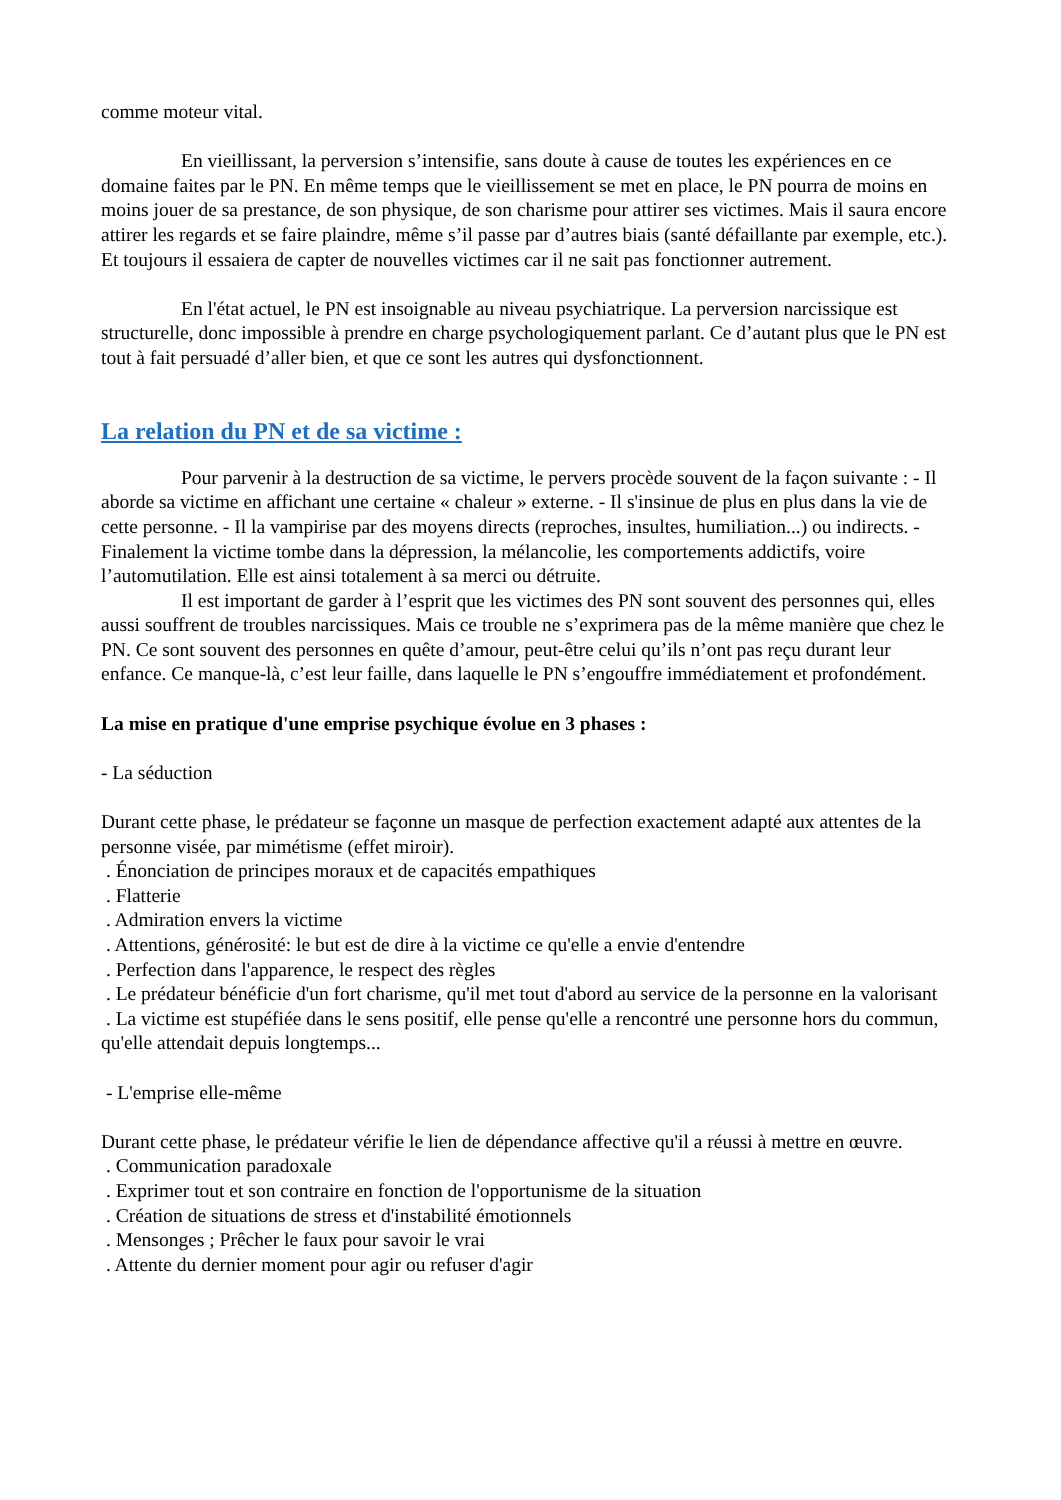comme moteur vital.
En vieillissant, la perversion s’intensifie, sans doute à cause de toutes les expériences en ce domaine faites par le PN. En même temps que le vieillissement se met en place, le PN pourra de moins en moins jouer de sa prestance, de son physique, de son charisme pour attirer ses victimes. Mais il saura encore attirer les regards et se faire plaindre, même s’il passe par d’autres biais (santé défaillante par exemple, etc.). Et toujours il essaiera de capter de nouvelles victimes car il ne sait pas fonctionner autrement.
En l'état actuel, le PN est insoignable au niveau psychiatrique. La perversion narcissique est structurelle, donc impossible à prendre en charge psychologiquement parlant. Ce d’autant plus que le PN est tout à fait persuadé d’aller bien, et que ce sont les autres qui dysfonctionnent.
La relation du PN et de sa victime :
Pour parvenir à la destruction de sa victime, le pervers procède souvent de la façon suivante : - Il aborde sa victime en affichant une certaine « chaleur » externe. - Il s'insinue de plus en plus dans la vie de cette personne. - Il la vampirise par des moyens directs (reproches, insultes, humiliation...) ou indirects. - Finalement la victime tombe dans la dépression, la mélancolie, les comportements addictifs, voire l’automutilation. Elle est ainsi totalement à sa merci ou détruite.
Il est important de garder à l’esprit que les victimes des PN sont souvent des personnes qui, elles aussi souffrent de troubles narcissiques. Mais ce trouble ne s’exprimera pas de la même manière que chez le PN. Ce sont souvent des personnes en quête d’amour, peut-être celui qu’ils n’ont pas reçu durant leur enfance. Ce manque-là, c’est leur faille, dans laquelle le PN s’engouffre immédiatement et profondément.
La mise en pratique d'une emprise psychique évolue en 3 phases :
- La séduction
Durant cette phase, le prédateur se façonne un masque de perfection exactement adapté aux attentes de la personne visée, par mimétisme (effet miroir).
. Énonciation de principes moraux et de capacités empathiques
. Flatterie
. Admiration envers la victime
. Attentions, générosité: le but est de dire à la victime ce qu'elle a envie d'entendre
. Perfection dans l'apparence, le respect des règles
. Le prédateur bénéficie d'un fort charisme, qu'il met tout d'abord au service de la personne en la valorisant
. La victime est stupéfiée dans le sens positif, elle pense qu'elle a rencontré une personne hors du commun, qu'elle attendait depuis longtemps...
- L'emprise elle-même
Durant cette phase, le prédateur vérifie le lien de dépendance affective qu'il a réussi à mettre en œuvre.
. Communication paradoxale
. Exprimer tout et son contraire en fonction de l'opportunisme de la situation
. Création de situations de stress et d'instabilité émotionnels
. Mensonges ; Prêcher le faux pour savoir le vrai
. Attente du dernier moment pour agir ou refuser d'agir